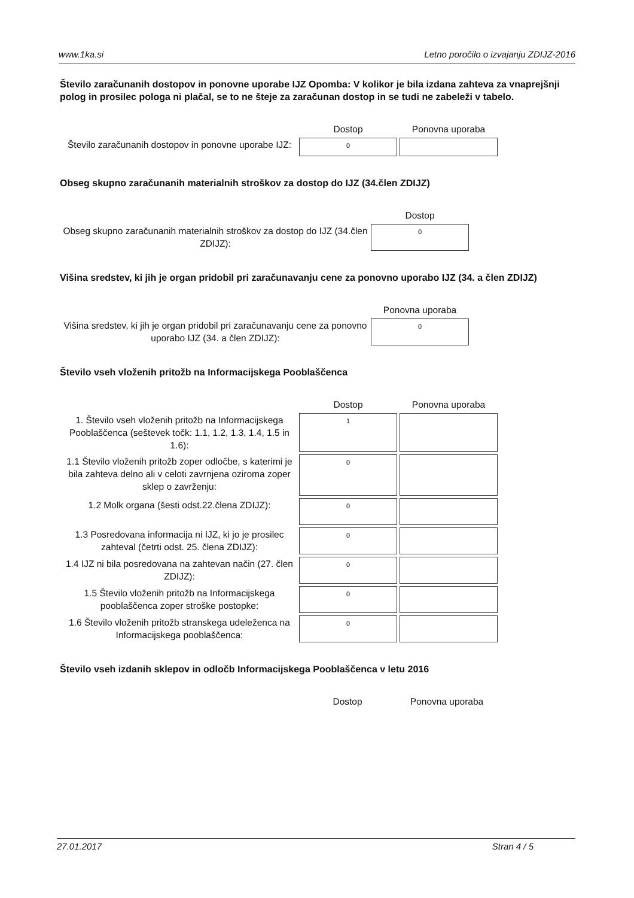www.1ka.si Letno poročilo o izvajanju ZDIJZ-2016
Število zaračunanih dostopov in ponovne uporabe IJZ Opomba: V kolikor je bila izdana zahteva za vnaprejšnji polog in prosilec pologa ni plačal, se to ne šteje za zaračunan dostop in se tudi ne zabeleži v tabelo.
| | Dostop | Ponovna uporaba |
| --- | --- | --- |
| Število zaračunanih dostopov in ponovne uporabe IJZ: | 0 | |
Obseg skupno zaračunanih materialnih stroškov za dostop do IJZ (34.člen ZDIJZ)
| | Dostop |
| --- | --- |
| Obseg skupno zaračunanih materialnih stroškov za dostop do IJZ (34.člen ZDIJZ): | 0 |
Višina sredstev, ki jih je organ pridobil pri zaračunavanju cene za ponovno uporabo IJZ (34. a člen ZDIJZ)
| | Ponovna uporaba |
| --- | --- |
| Višina sredstev, ki jih je organ pridobil pri zaračunavanju cene za ponovno uporabo IJZ (34. a člen ZDIJZ): | 0 |
Število vseh vloženih pritožb na Informacijskega Pooblaščenca
| | Dostop | Ponovna uporaba |
| --- | --- | --- |
| 1. Število vseh vloženih pritožb na Informacijskega Pooblaščenca (seštevek točk: 1.1, 1.2, 1.3, 1.4, 1.5 in 1.6): | 1 | |
| 1.1 Število vloženih pritožb zoper odločbe, s katerimi je bila zahteva delno ali v celoti zavrnjena oziroma zoper sklep o zavrženju: | 0 | |
| 1.2 Molk organa (šesti odst.22.člena ZDIJZ): | 0 | |
| 1.3 Posredovana informacija ni IJZ, ki jo je prosilec zahteval (četrti odst. 25. člena ZDIJZ): | 0 | |
| 1.4 IJZ ni bila posredovana na zahtevan način (27. člen ZDIJZ): | 0 | |
| 1.5 Število vloženih pritožb na Informacijskega pooblaščenca zoper stroške postopke: | 0 | |
| 1.6 Število vloženih pritožb stranskega udeleženca na Informacijskega pooblaščenca: | 0 | |
Število vseh izdanih sklepov in odločb Informacijskega Pooblaščenca v letu 2016
| | Dostop | Ponovna uporaba |
| --- | --- | --- |
27.01.2017 Stran 4 / 5